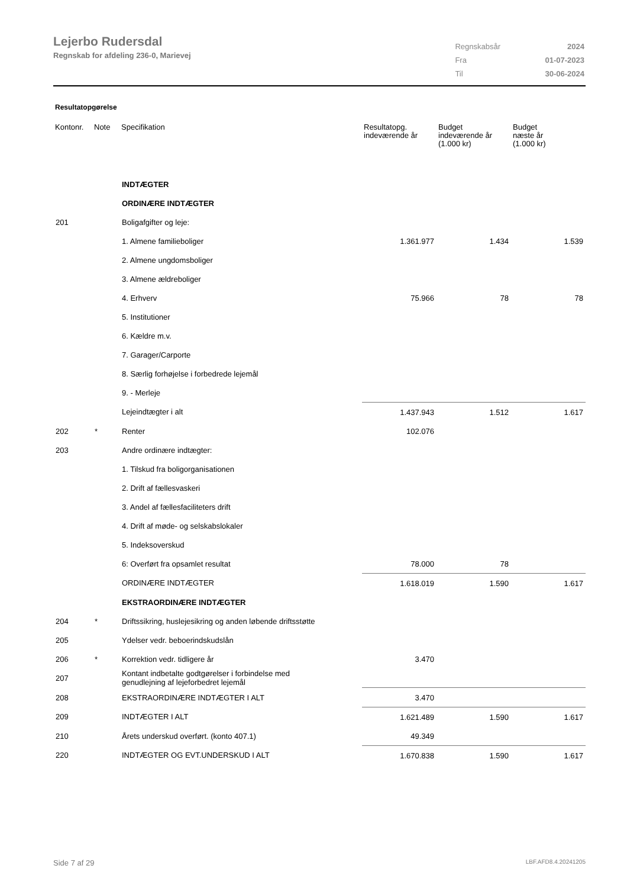Lejerbo Rudersdal
Regnskab for afdeling 236-0, Marievej
| Regnskabsår | 2024 |
| Fra | 01-07-2023 |
| Til | 30-06-2024 |
Resultatopgørelse
| Kontonr. | Note | Specifikation | Resultatopg. indeværende år | Budget indeværende år (1.000 kr) | Budget næste år (1.000 kr) |
| --- | --- | --- | --- | --- | --- |
| | | INDTÆGTER | | | |
| | | ORDINÆRE INDTÆGTER | | | |
| 201 | | Boligafgifter og leje: | | | |
| | | 1. Almene familieboliger | 1.361.977 | 1.434 | 1.539 |
| | | 2. Almene ungdomsboliger | | | |
| | | 3. Almene ældreboliger | | | |
| | | 4. Erhverv | 75.966 | 78 | 78 |
| | | 5. Institutioner | | | |
| | | 6. Kældre m.v. | | | |
| | | 7. Garager/Carporte | | | |
| | | 8. Særlig forhøjelse i forbedrede lejemål | | | |
| | | 9. - Merleje | | | |
| | | Lejeindtægter i alt | 1.437.943 | 1.512 | 1.617 |
| 202 | * | Renter | 102.076 | | |
| 203 | | Andre ordinære indtægter: | | | |
| | | 1. Tilskud fra boligorganisationen | | | |
| | | 2. Drift af fællesvaskeri | | | |
| | | 3. Andel af fællesfaciliteters drift | | | |
| | | 4. Drift af møde- og selskabslokaler | | | |
| | | 5. Indeksoverskud | | | |
| | | 6: Overført fra opsamlet resultat | 78.000 | 78 | |
| | | ORDINÆRE INDTÆGTER | 1.618.019 | 1.590 | 1.617 |
| | | EKSTRAORDINÆRE INDTÆGTER | | | |
| 204 | * | Driftssikring, huslejesikring og anden løbende driftsstøtte | | | |
| 205 | | Ydelser vedr. beboerindskudslån | | | |
| 206 | * | Korrektion vedr. tidligere år | 3.470 | | |
| 207 | | Kontant indbetalte godtgørelser i forbindelse med genudlejning af lejeforbedret lejemål | | | |
| 208 | | EKSTRAORDINÆRE INDTÆGTER I ALT | 3.470 | | |
| 209 | | INDTÆGTER I ALT | 1.621.489 | 1.590 | 1.617 |
| 210 | | Årets underskud overført. (konto 407.1) | 49.349 | | |
| 220 | | INDTÆGTER OG EVT.UNDERSKUD I ALT | 1.670.838 | 1.590 | 1.617 |
Side 7 af 29 LBF.AFD8.4.20241205